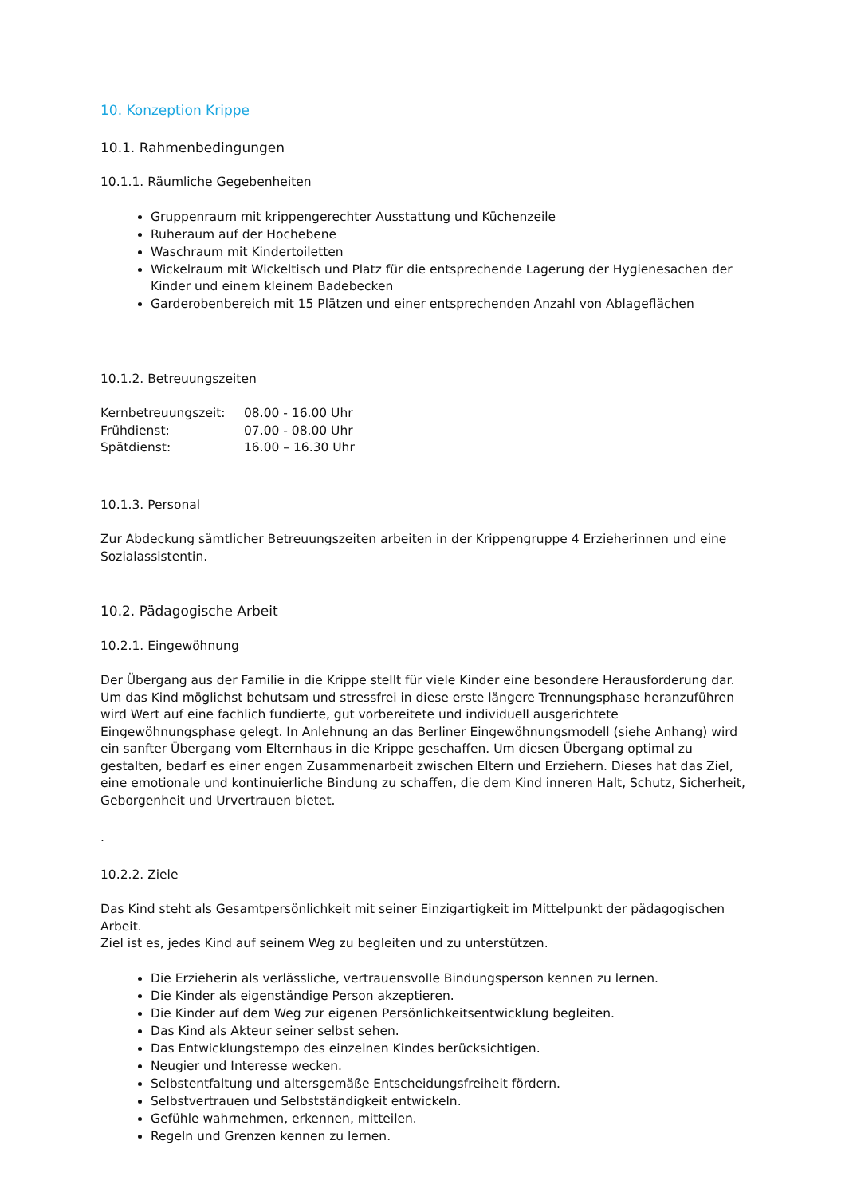10. Konzeption Krippe
10.1. Rahmenbedingungen
10.1.1. Räumliche Gegebenheiten
Gruppenraum mit krippengerechter Ausstattung und Küchenzeile
Ruheraum auf der Hochebene
Waschraum mit Kindertoiletten
Wickelraum mit Wickeltisch und Platz für die entsprechende Lagerung der Hygienesachen der Kinder und einem kleinem Badebecken
Garderobenbereich mit 15 Plätzen und einer entsprechenden Anzahl von Ablageflächen
10.1.2. Betreuungszeiten
| Kernbetreuungszeit: | 08.00 - 16.00 Uhr |
| Frühdienst: | 07.00 - 08.00 Uhr |
| Spätdienst: | 16.00 – 16.30 Uhr |
10.1.3. Personal
Zur Abdeckung sämtlicher Betreuungszeiten arbeiten in der Krippengruppe 4 Erzieherinnen und eine Sozialassistentin.
10.2. Pädagogische Arbeit
10.2.1. Eingewöhnung
Der Übergang aus der Familie in die Krippe stellt für viele Kinder eine besondere Herausforderung dar. Um das Kind möglichst behutsam und stressfrei in diese erste längere Trennungsphase heranzuführen wird Wert auf eine fachlich fundierte, gut vorbereitete und individuell ausgerichtete Eingewöhnungsphase gelegt. In Anlehnung an das Berliner Eingewöhnungsmodell (siehe Anhang) wird ein sanfter Übergang vom Elternhaus in die Krippe geschaffen. Um diesen Übergang optimal zu gestalten, bedarf es einer engen Zusammenarbeit zwischen Eltern und Erziehern. Dieses hat das Ziel, eine emotionale und kontinuierliche Bindung zu schaffen, die dem Kind inneren Halt, Schutz, Sicherheit, Geborgenheit und Urvertrauen bietet.
.
10.2.2. Ziele
Das Kind steht als Gesamtpersönlichkeit mit seiner Einzigartigkeit im Mittelpunkt der pädagogischen Arbeit.
Ziel ist es, jedes Kind auf seinem Weg zu begleiten und zu unterstützen.
Die Erzieherin als verlässliche, vertrauensvolle Bindungsperson kennen zu lernen.
Die Kinder als eigenständige Person akzeptieren.
Die Kinder auf dem Weg zur eigenen Persönlichkeitsentwicklung begleiten.
Das Kind als Akteur seiner selbst sehen.
Das Entwicklungstempo des einzelnen Kindes berücksichtigen.
Neugier und Interesse wecken.
Selbstentfaltung und altersgemäße Entscheidungsfreiheit fördern.
Selbstvertrauen und Selbstständigkeit entwickeln.
Gefühle wahrnehmen, erkennen, mitteilen.
Regeln und Grenzen kennen zu lernen.